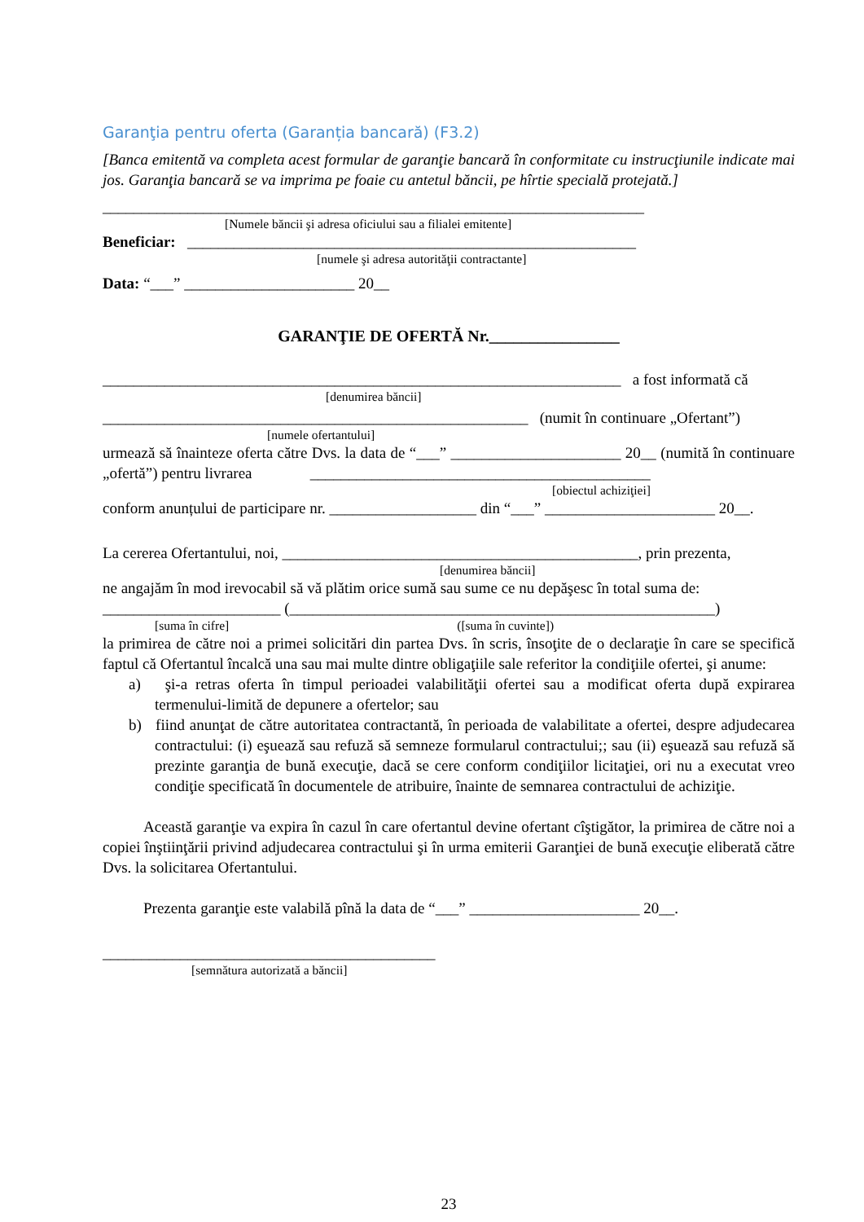Garanţia pentru oferta (Garanția bancară) (F3.2)
[Banca emitentă va completa acest formular de garanţie bancară în conformitate cu instrucţiunile indicate mai jos. Garanţia bancară se va imprima pe foaie cu antetul băncii, pe hîrtie specială protejată.]
______________________________________________________________________
[Numele băncii şi adresa oficiului sau a filialei emitente]
Beneficiar: __________________________________________________________
[numele şi adresa autorităţii contractante]
Data: “___” ______________________ 20__
GARANŢIE DE OFERTĂ Nr.________________
___________________________________________________________________ a fost informată că
[denumirea băncii]
_______________________________________________________ (numit în continuare „Ofertant”)
[numele ofertantului]
urmează să înainteze oferta către Dvs. la data de “___” ______________________ 20__ (numită în continuare „ofertă”) pentru livrarea ____________________________________________
[obiectul achiziţiei]
conform anunțului de participare nr. ___________________ din “___” ______________________ 20__.
La cererea Ofertantului, noi, ______________________________________________, prin prezenta,
[denumirea băncii]
ne angajăm în mod irevocabil să vă plătim orice sumă sau sume ce nu depăşesc în total suma de:
_______________________ (_______________________________________________________)
[suma în cifre] ([suma în cuvinte])
la primirea de către noi a primei solicitări din partea Dvs. în scris, însoţite de o declaraţie în care se specifică faptul că Ofertantul încalcă una sau mai multe dintre obligaţiile sale referitor la condiţiile ofertei, şi anume:
a) şi-a retras oferta în timpul perioadei valabilităţii ofertei sau a modificat oferta după expirarea termenului-limită de depunere a ofertelor; sau
b) fiind anunţat de către autoritatea contractantă, în perioada de valabilitate a ofertei, despre adjudecarea contractului: (i) eşuează sau refuză să semneze formularul contractului;; sau (ii) eşuează sau refuză să prezinte garanţia de bună execuţie, dacă se cere conform condiţiilor licitaţiei, ori nu a executat vreo condiţie specificată în documentele de atribuire, înainte de semnarea contractului de achiziţie.
Această garanţie va expira în cazul în care ofertantul devine ofertant cîştigător, la primirea de către noi a copiei înştiinţării privind adjudecarea contractului şi în urma emiterii Garanţiei de bună execuţie eliberată către Dvs. la solicitarea Ofertantului.
Prezenta garanţie este valabilă pînă la data de “___” ______________________ 20__.
___________________________________________
[semnătura autorizată a băncii]
23